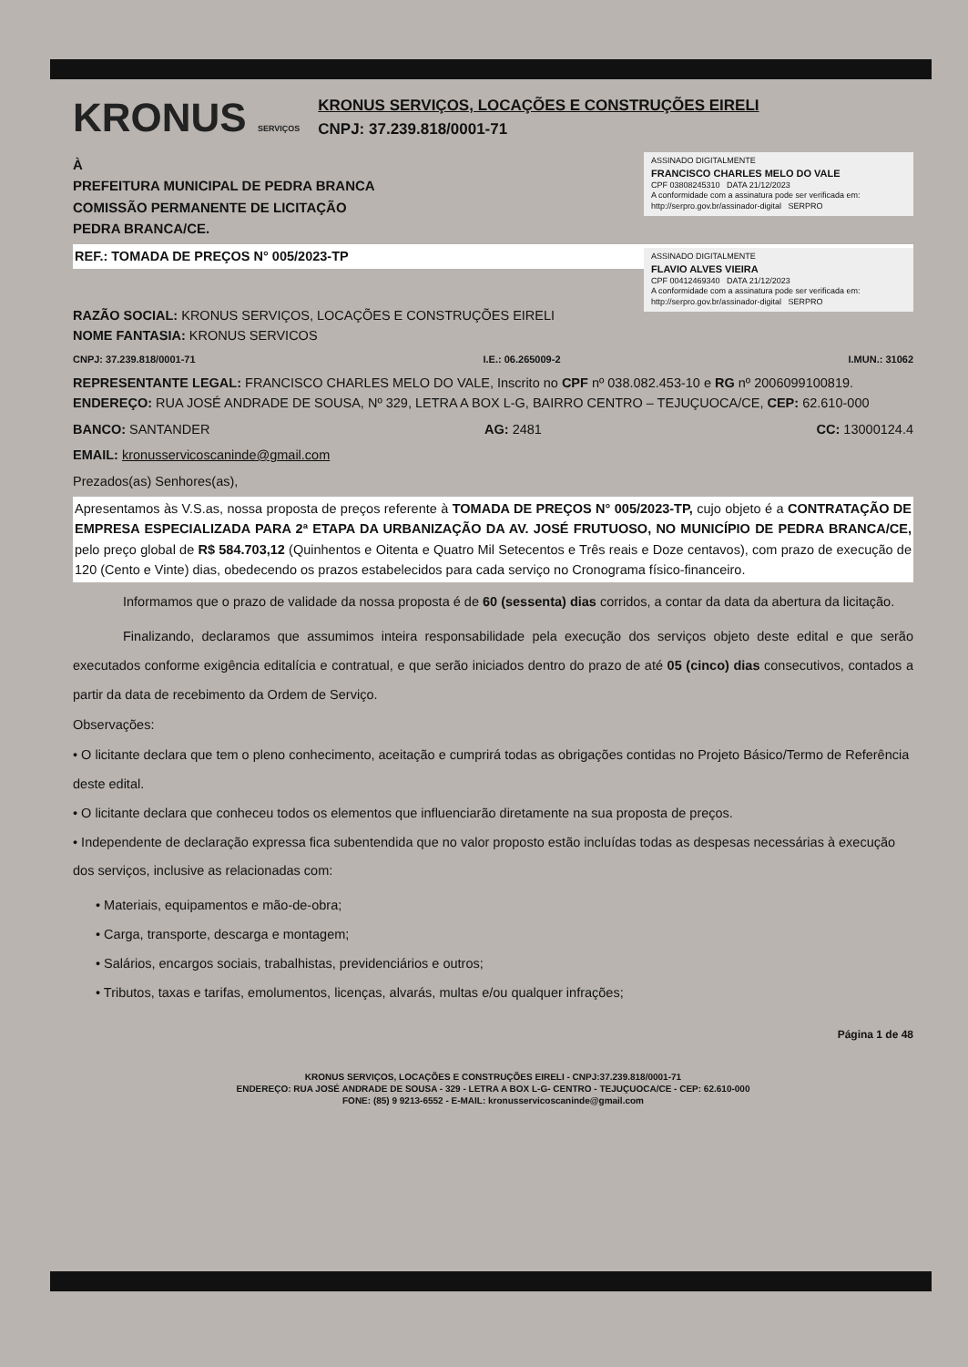KRONUS SERVIÇOS
KRONUS SERVIÇOS, LOCAÇÕES E CONSTRUÇÕES EIRELI
CNPJ: 37.239.818/0001-71
ASSINADO DIGITALMENTE
FRANCISCO CHARLES MELO DO VALE
CPF 03808245310 DATA 21/12/2023
A conformidade com a assinatura pode ser verificada em: http://serpro.gov.br/assinador-digital SERPRO
À
PREFEITURA MUNICIPAL DE PEDRA BRANCA
COMISSÃO PERMANENTE DE LICITAÇÃO
PEDRA BRANCA/CE.
ASSINADO DIGITALMENTE
FLAVIO ALVES VIEIRA
CPF 00412469340 DATA 21/12/2023
A conformidade com a assinatura pode ser verificada em: http://serpro.gov.br/assinador-digital SERPRO
REF.: TOMADA DE PREÇOS N° 005/2023-TP
RAZÃO SOCIAL: KRONUS SERVIÇOS, LOCAÇÕES E CONSTRUÇÕES EIRELI
NOME FANTASIA: KRONUS SERVICOS
CNPJ: 37.239.818/0001-71 I.E.: 06.265009-2 I.MUN.: 31062
REPRESENTANTE LEGAL: FRANCISCO CHARLES MELO DO VALE, Inscrito no CPF nº 038.082.453-10 e RG nº 2006099100819.
ENDEREÇO: RUA JOSÉ ANDRADE DE SOUSA, Nº 329, LETRA A BOX L-G, BAIRRO CENTRO – TEJUÇUOCA/CE, CEP: 62.610-000
BANCO: SANTANDER AG: 2481 CC: 13000124.4
EMAIL: kronusservicoscaninde@gmail.com
Prezados(as) Senhores(as),
Apresentamos às V.S.as, nossa proposta de preços referente à TOMADA DE PREÇOS N° 005/2023-TP, cujo objeto é a CONTRATAÇÃO DE EMPRESA ESPECIALIZADA PARA 2ª ETAPA DA URBANIZAÇÃO DA AV. JOSÉ FRUTUOSO, NO MUNICÍPIO DE PEDRA BRANCA/CE, pelo preço global de R$ 584.703,12 (Quinhentos e Oitenta e Quatro Mil Setecentos e Três reais e Doze centavos), com prazo de execução de 120 (Cento e Vinte) dias, obedecendo os prazos estabelecidos para cada serviço no Cronograma físico-financeiro.
Informamos que o prazo de validade da nossa proposta é de 60 (sessenta) dias corridos, a contar da data da abertura da licitação.
Finalizando, declaramos que assumimos inteira responsabilidade pela execução dos serviços objeto deste edital e que serão executados conforme exigência editalícia e contratual, e que serão iniciados dentro do prazo de até 05 (cinco) dias consecutivos, contados a partir da data de recebimento da Ordem de Serviço.
Observações:
• O licitante declara que tem o pleno conhecimento, aceitação e cumprirá todas as obrigações contidas no Projeto Básico/Termo de Referência deste edital.
• O licitante declara que conheceu todos os elementos que influenciarão diretamente na sua proposta de preços.
• Independente de declaração expressa fica subentendida que no valor proposto estão incluídas todas as despesas necessárias à execução dos serviços, inclusive as relacionadas com:
• Materiais, equipamentos e mão-de-obra;
• Carga, transporte, descarga e montagem;
• Salários, encargos sociais, trabalhistas, previdenciários e outros;
• Tributos, taxas e tarifas, emolumentos, licenças, alvarás, multas e/ou qualquer infrações;
Página 1 de 48
KRONUS SERVIÇOS, LOCAÇÕES E CONSTRUÇÕES EIRELI - CNPJ:37.239.818/0001-71
ENDEREÇO: RUA JOSÉ ANDRADE DE SOUSA - 329 - LETRA A BOX L-G- CENTRO - TEJUÇUOCA/CE - CEP: 62.610-000
FONE: (85) 9 9213-6552 - E-MAIL: kronusservicoscaninde@gmail.com